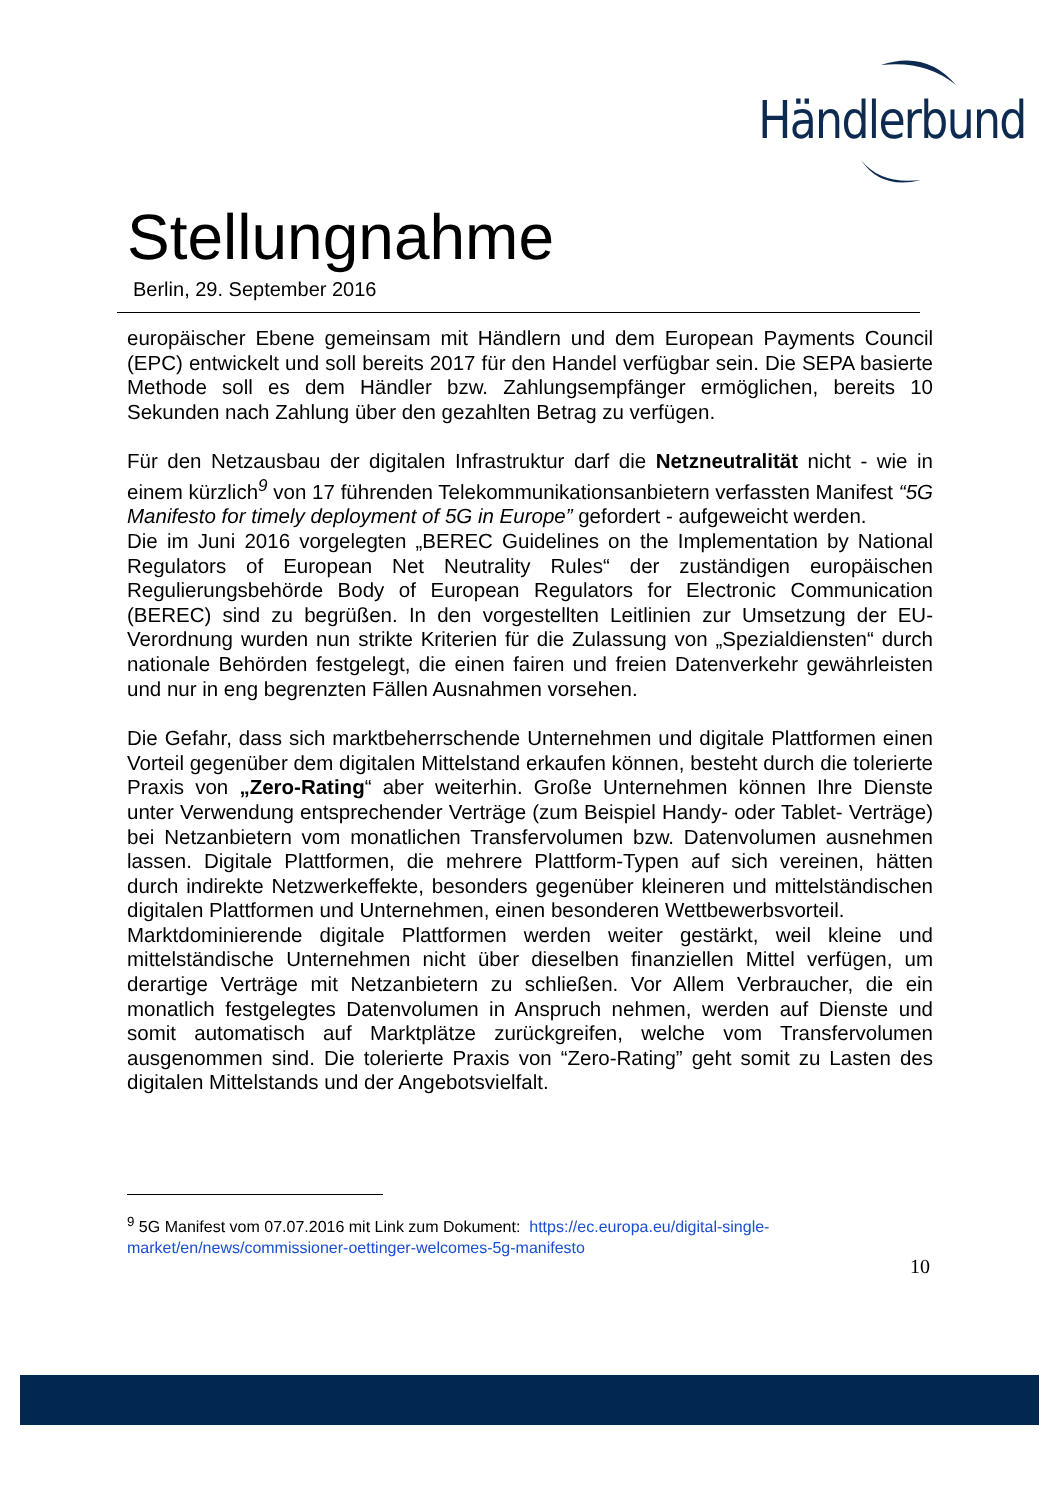Händlerbund
Stellungnahme
Berlin, 29. September 2016
europäischer Ebene gemeinsam mit Händlern und dem European Payments Council (EPC) entwickelt und soll bereits 2017 für den Handel verfügbar sein. Die SEPA basierte Methode soll es dem Händler bzw. Zahlungsempfänger ermöglichen, bereits 10 Sekunden nach Zahlung über den gezahlten Betrag zu verfügen.
Für den Netzausbau der digitalen Infrastruktur darf die Netzneutralität nicht - wie in einem kürzlich<sup>9</sup> von 17 führenden Telekommunikationsanbietern verfassten Manifest “5G Manifesto for timely deployment of 5G in Europe” gefordert - aufgeweicht werden.
Die im Juni 2016 vorgelegten „BEREC Guidelines on the Implementation by National Regulators of European Net Neutrality Rules“ der zuständigen europäischen Regulierungsbehörde Body of European Regulators for Electronic Communication (BEREC) sind zu begrüßen. In den vorgestellten Leitlinien zur Umsetzung der EU-Verordnung wurden nun strikte Kriterien für die Zulassung von „Spezialdiensten“ durch nationale Behörden festgelegt, die einen fairen und freien Datenverkehr gewährleisten und nur in eng begrenzten Fällen Ausnahmen vorsehen.
Die Gefahr, dass sich marktbeherrschende Unternehmen und digitale Plattformen einen Vorteil gegenüber dem digitalen Mittelstand erkaufen können, besteht durch die tolerierte Praxis von „Zero-Rating“ aber weiterhin. Große Unternehmen können Ihre Dienste unter Verwendung entsprechender Verträge (zum Beispiel Handy- oder Tablet- Verträge) bei Netzanbietern vom monatlichen Transfervolumen bzw. Datenvolumen ausnehmen lassen. Digitale Plattformen, die mehrere Plattform-Typen auf sich vereinen, hätten durch indirekte Netzwerkeffekte, besonders gegenüber kleineren und mittelständischen digitalen Plattformen und Unternehmen, einen besonderen Wettbewerbsvorteil.
Marktdominierende digitale Plattformen werden weiter gestärkt, weil kleine und mittelständische Unternehmen nicht über dieselben finanziellen Mittel verfügen, um derartige Verträge mit Netzanbietern zu schließen. Vor Allem Verbraucher, die ein monatlich festgelegtes Datenvolumen in Anspruch nehmen, werden auf Dienste und somit automatisch auf Marktplätze zurückgreifen, welche vom Transfervolumen ausgenommen sind. Die tolerierte Praxis von “Zero-Rating” geht somit zu Lasten des digitalen Mittelstands und der Angebotsvielfalt.
<sup>9</sup> 5G Manifest vom 07.07.2016 mit Link zum Dokument: https://ec.europa.eu/digital-single-market/en/news/commissioner-oettinger-welcomes-5g-manifesto
10